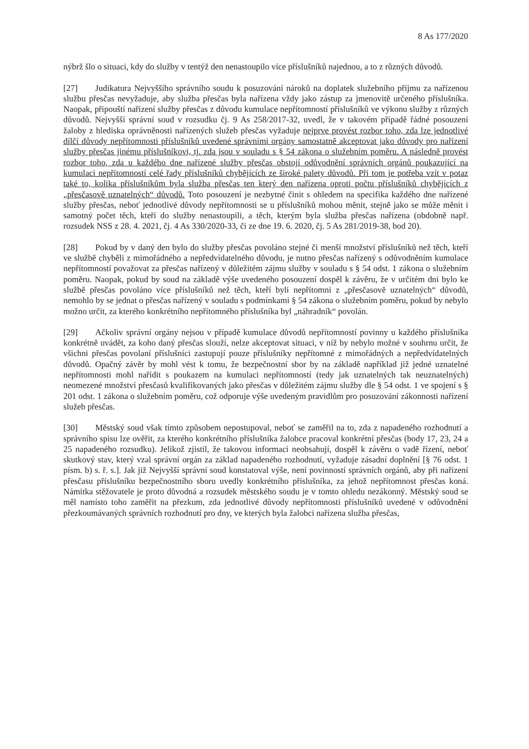8 As 177/2020
nýbrž šlo o situaci, kdy do služby v tentýž den nenastoupilo více příslušníků najednou, a to z různých důvodů.
[27] Judikatura Nejvyššího správního soudu k posuzování nároků na doplatek služebního příjmu za nařízenou službu přesčas nevyžaduje, aby služba přesčas byla nařízena vždy jako zástup za jmenovitě určeného příslušníka. Naopak, připouští nařízení služby přesčas z důvodu kumulace nepřítomností příslušníků ve výkonu služby z různých důvodů. Nejvyšší správní soud v rozsudku čj. 9 As 258/2017-32, uvedl, že v takovém případě řádné posouzení žaloby z hlediska oprávněnosti nařízených služeb přesčas vyžaduje nejprve provést rozbor toho, zda lze jednotlivé dílčí důvody nepřítomnosti příslušníků uvedené správními orgány samostatně akceptovat jako důvody pro nařízení služby přesčas jinému příslušníkovi, tj. zda jsou v souladu s § 54 zákona o služebním poměru. A následně provést rozbor toho, zda u každého dne nařízené služby přesčas obstojí odůvodnění správních orgánů poukazující na kumulaci nepřítomností celé řady příslušníků chybějících ze široké palety důvodů. Při tom je potřeba vzít v potaz také to, kolika příslušníkům byla služba přesčas ten který den nařízena oproti počtu příslušníků chybějících z „přesčasově uznatelných“ důvodů. Toto posouzení je nezbytné činit s ohledem na specifika každého dne nařízené služby přesčas, neboť jednotlivé důvody nepřítomnosti se u příslušníků mohou měnit, stejně jako se může měnit i samotný počet těch, kteří do služby nenastoupili, a těch, kterým byla služba přesčas nařízena (obdobně např. rozsudek NSS z 28. 4. 2021, čj. 4 As 330/2020-33, či ze dne 19. 6. 2020, čj. 5 As 281/2019-38, bod 20).
[28] Pokud by v daný den bylo do služby přesčas povoláno stejné či menší množství příslušníků než těch, kteří ve službě chyběli z mimořádného a nepředvídatelného důvodu, je nutno přesčas nařízený s odůvodněním kumulace nepřítomností považovat za přesčas nařízený v důležitém zájmu služby v souladu s § 54 odst. 1 zákona o služebním poměru. Naopak, pokud by soud na základě výše uvedeného posouzení dospěl k závěru, že v určitém dni bylo ke službě přesčas povoláno více příslušníků než těch, kteří byli nepřítomni z „přesčasově uznatelných“ důvodů, nemohlo by se jednat o přesčas nařízený v souladu s podmínkami § 54 zákona o služebním poměru, pokud by nebylo možno určit, za kterého konkrétního nepřítomného příslušníka byl „náhradník“ povolán.
[29] Ačkoliv správní orgány nejsou v případě kumulace důvodů nepřítomností povinny u každého příslušníka konkrétně uvádět, za koho daný přesčas slouží, nelze akceptovat situaci, v níž by nebylo možné v souhrnu určit, že všichni přesčas povolaní příslušníci zastupují pouze příslušníky nepřítomné z mimořádných a nepředvídatelných důvodů. Opačný závěr by mohl vést k tomu, že bezpečnostní sbor by na základě například již jedné uznatelné nepřítomnosti mohl nařídit s poukazem na kumulaci nepřítomností (tedy jak uznatelných tak neuznatelných) neomezené množství přesčasů kvalifikovaných jako přesčas v důležitém zájmu služby dle § 54 odst. 1 ve spojení s § 201 odst. 1 zákona o služebním poměru, což odporuje výše uvedeným pravidlům pro posuzování zákonnosti nařízení služeb přesčas.
[30] Městský soud však tímto způsobem nepostupoval, neboť se zaměřil na to, zda z napadeného rozhodnutí a správního spisu lze ověřit, za kterého konkrétního příslušníka žalobce pracoval konkrétní přesčas (body 17, 23, 24 a 25 napadeného rozsudku). Jelikož zjistil, že takovou informaci neobsahují, dospěl k závěru o vadě řízení, neboť skutkový stav, který vzal správní orgán za základ napadeného rozhodnutí, vyžaduje zásadní doplnění [§ 76 odst. 1 písm. b) s. ř. s.]. Jak již Nejvyšší správní soud konstatoval výše, není povinností správních orgánů, aby při nařízení přesčasu příslušníku bezpečnostního sboru uvedly konkrétního příslušníka, za jehož nepřítomnost přesčas koná. Námitka stěžovatele je proto důvodná a rozsudek městského soudu je v tomto ohledu nezákonný. Městský soud se měl namísto toho zaměřit na přezkum, zda jednotlivé důvody nepřítomnosti příslušníků uvedené v odůvodnění přezkoumávaných správních rozhodnutí pro dny, ve kterých byla žalobci nařízena služba přesčas,